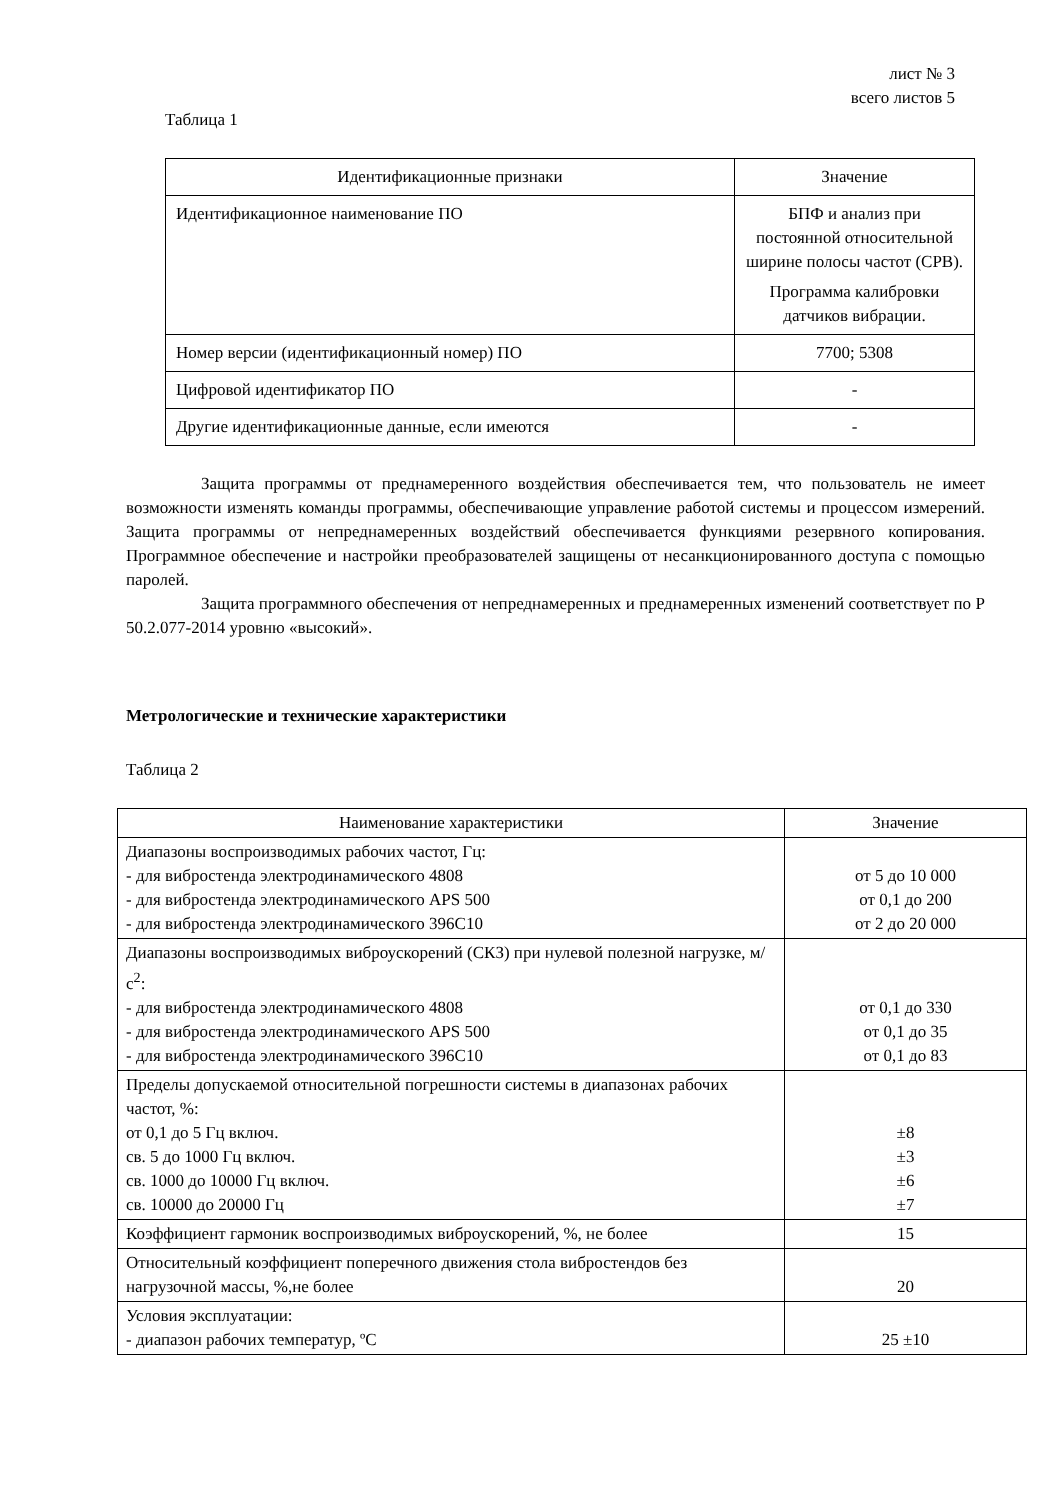лист № 3
всего листов 5
Таблица 1
| Идентификационные признаки | Значение |
| --- | --- |
| Идентификационное наименование ПО | БПФ и анализ при постоянной относительной ширине полосы частот (СРВ). Программа калибровки датчиков вибрации. |
| Номер версии (идентификационный номер) ПО | 7700; 5308 |
| Цифровой идентификатор ПО | - |
| Другие идентификационные данные, если имеются | - |
Защита программы от преднамеренного воздействия обеспечивается тем, что пользователь не имеет возможности изменять команды программы, обеспечивающие управление работой системы и процессом измерений. Защита программы от непреднамеренных воздействий обеспечивается функциями резервного копирования. Программное обеспечение и настройки преобразователей защищены от несанкционированного доступа с помощью паролей.
Защита программного обеспечения от непреднамеренных и преднамеренных изменений соответствует по Р 50.2.077-2014 уровню «высокий».
Метрологические и технические характеристики
Таблица 2
| Наименование характеристики | Значение |
| --- | --- |
| Диапазоны воспроизводимых рабочих частот, Гц: - для вибростенда электродинамического 4808 - для вибростенда электродинамического APS 500 - для вибростенда электродинамического 396С10 | от 5 до 10 000 от 0,1 до 200 от 2 до 20 000 |
| Диапазоны воспроизводимых виброускорений (СКЗ) при нулевой полезной нагрузке, м/с<sup>2</sup>: - для вибростенда электродинамического 4808 - для вибростенда электродинамического APS 500 - для вибростенда электродинамического 396С10 | от 0,1 до 330 от 0,1 до 35 от 0,1 до 83 |
| Пределы допускаемой относительной погрешности системы в диапазонах рабочих частот, %: от 0,1 до 5 Гц включ. св. 5 до 1000 Гц включ. св. 1000 до 10000 Гц включ. св. 10000 до 20000 Гц | ±8 ±3 ±6 ±7 |
| Коэффициент гармоник воспроизводимых виброускорений, %, не более | 15 |
| Относительный коэффициент поперечного движения стола вибростендов без нагрузочной массы, %,не более | 20 |
| Условия эксплуатации: - диапазон рабочих температур, ºС | 25 ±10 |